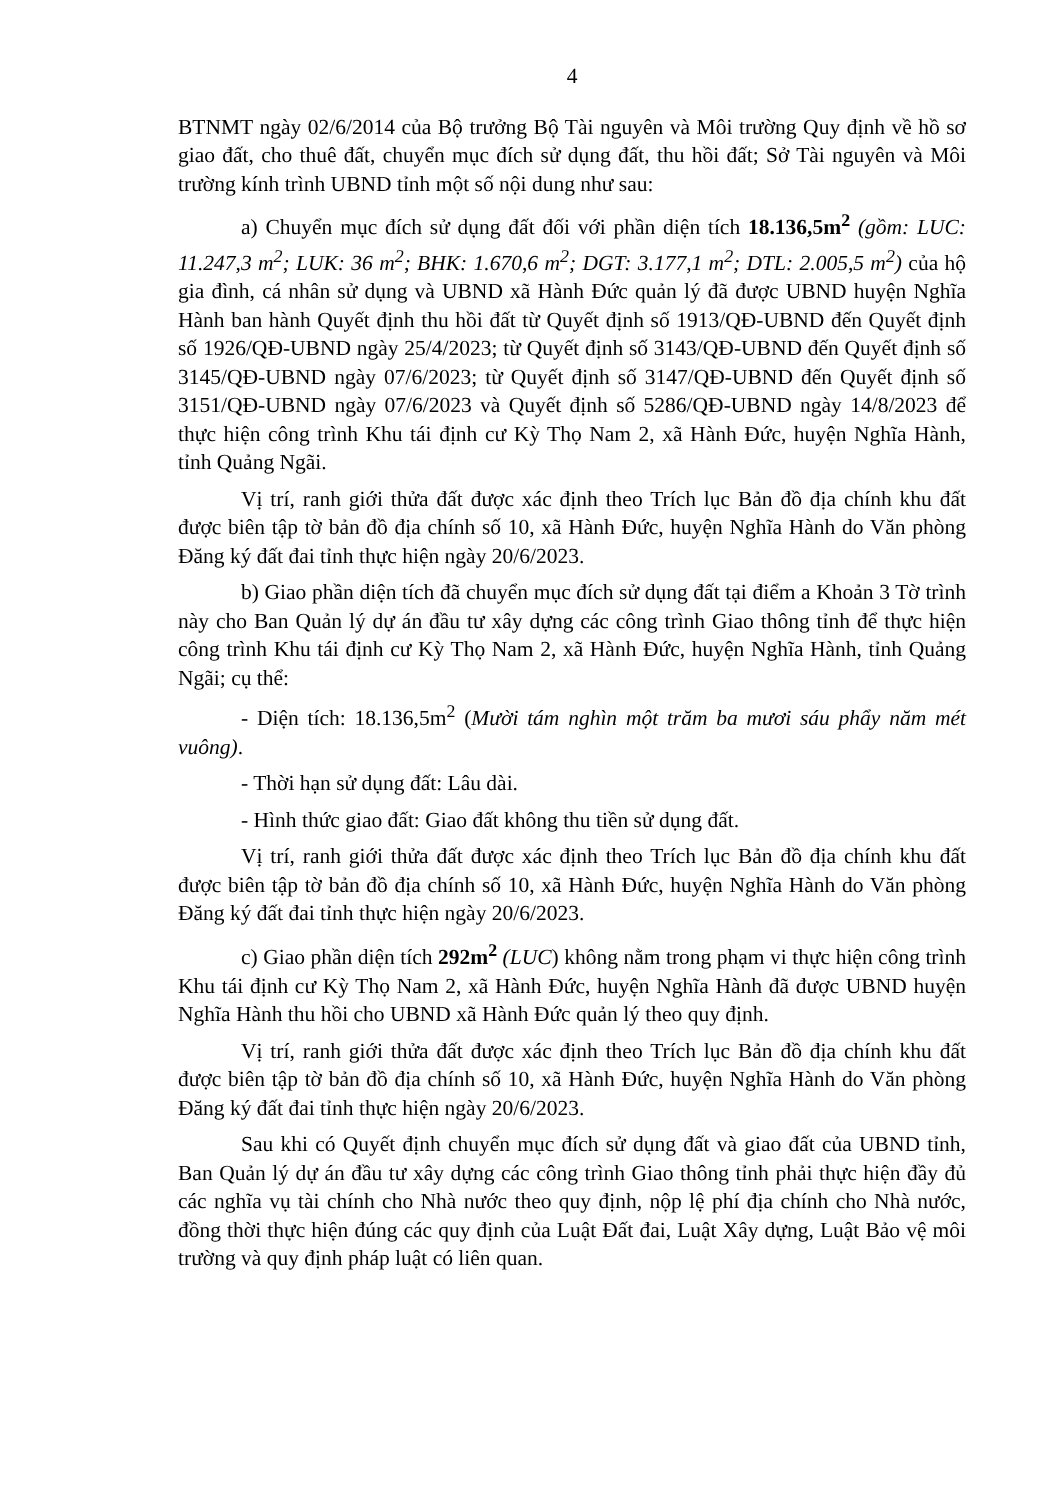4
BTNMT ngày 02/6/2014 của Bộ trưởng Bộ Tài nguyên và Môi trường Quy định về hồ sơ giao đất, cho thuê đất, chuyển mục đích sử dụng đất, thu hồi đất; Sở Tài nguyên và Môi trường kính trình UBND tỉnh một số nội dung như sau:
a) Chuyển mục đích sử dụng đất đối với phần diện tích 18.136,5m<sup>2</sup> (gồm: LUC: 11.247,3 m<sup>2</sup>; LUK: 36 m<sup>2</sup>; BHK: 1.670,6 m<sup>2</sup>; DGT: 3.177,1 m<sup>2</sup>; DTL: 2.005,5 m<sup>2</sup>) của hộ gia đình, cá nhân sử dụng và UBND xã Hành Đức quản lý đã được UBND huyện Nghĩa Hành ban hành Quyết định thu hồi đất từ Quyết định số 1913/QĐ-UBND đến Quyết định số 1926/QĐ-UBND ngày 25/4/2023; từ Quyết định số 3143/QĐ-UBND đến Quyết định số 3145/QĐ-UBND ngày 07/6/2023; từ Quyết định số 3147/QĐ-UBND đến Quyết định số 3151/QĐ-UBND ngày 07/6/2023 và Quyết định số 5286/QĐ-UBND ngày 14/8/2023 để thực hiện công trình Khu tái định cư Kỳ Thọ Nam 2, xã Hành Đức, huyện Nghĩa Hành, tỉnh Quảng Ngãi.
Vị trí, ranh giới thửa đất được xác định theo Trích lục Bản đồ địa chính khu đất được biên tập tờ bản đồ địa chính số 10, xã Hành Đức, huyện Nghĩa Hành do Văn phòng Đăng ký đất đai tỉnh thực hiện ngày 20/6/2023.
b) Giao phần diện tích đã chuyển mục đích sử dụng đất tại điểm a Khoản 3 Tờ trình này cho Ban Quản lý dự án đầu tư xây dựng các công trình Giao thông tỉnh để thực hiện công trình Khu tái định cư Kỳ Thọ Nam 2, xã Hành Đức, huyện Nghĩa Hành, tỉnh Quảng Ngãi; cụ thể:
- Diện tích: 18.136,5m<sup>2</sup> (Mười tám nghìn một trăm ba mươi sáu phẩy năm mét vuông).
- Thời hạn sử dụng đất: Lâu dài.
- Hình thức giao đất: Giao đất không thu tiền sử dụng đất.
Vị trí, ranh giới thửa đất được xác định theo Trích lục Bản đồ địa chính khu đất được biên tập tờ bản đồ địa chính số 10, xã Hành Đức, huyện Nghĩa Hành do Văn phòng Đăng ký đất đai tỉnh thực hiện ngày 20/6/2023.
c) Giao phần diện tích 292m<sup>2</sup> (LUC) không nằm trong phạm vi thực hiện công trình Khu tái định cư Kỳ Thọ Nam 2, xã Hành Đức, huyện Nghĩa Hành đã được UBND huyện Nghĩa Hành thu hồi cho UBND xã Hành Đức quản lý theo quy định.
Vị trí, ranh giới thửa đất được xác định theo Trích lục Bản đồ địa chính khu đất được biên tập tờ bản đồ địa chính số 10, xã Hành Đức, huyện Nghĩa Hành do Văn phòng Đăng ký đất đai tỉnh thực hiện ngày 20/6/2023.
Sau khi có Quyết định chuyển mục đích sử dụng đất và giao đất của UBND tỉnh, Ban Quản lý dự án đầu tư xây dựng các công trình Giao thông tỉnh phải thực hiện đầy đủ các nghĩa vụ tài chính cho Nhà nước theo quy định, nộp lệ phí địa chính cho Nhà nước, đồng thời thực hiện đúng các quy định của Luật Đất đai, Luật Xây dựng, Luật Bảo vệ môi trường và quy định pháp luật có liên quan.